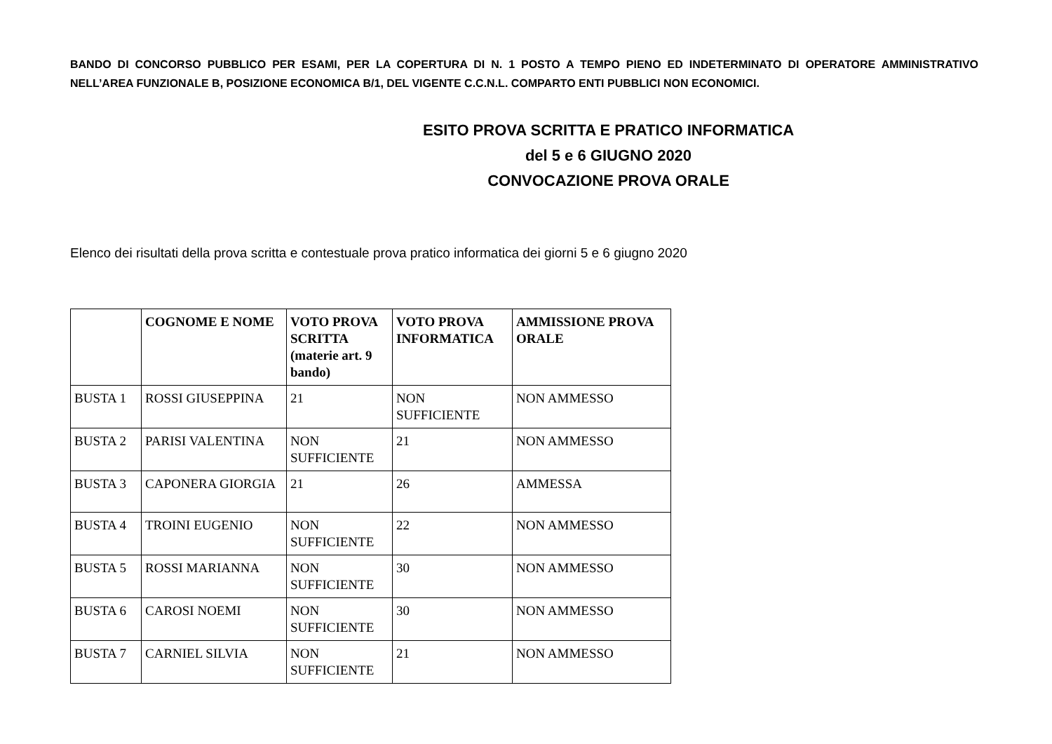BANDO DI CONCORSO PUBBLICO PER ESAMI, PER LA COPERTURA DI N. 1 POSTO A TEMPO PIENO ED INDETERMINATO DI OPERATORE AMMINISTRATIVO NELL’AREA FUNZIONALE B, POSIZIONE ECONOMICA B/1, DEL VIGENTE C.C.N.L. COMPARTO ENTI PUBBLICI NON ECONOMICI.
ESITO PROVA SCRITTA E PRATICO INFORMATICA
del 5 e 6 GIUGNO 2020
CONVOCAZIONE PROVA ORALE
Elenco dei risultati della prova scritta e contestuale prova pratico informatica dei giorni 5 e 6 giugno 2020
| | COGNOME E NOME | VOTO PROVA SCRITTA (materie art. 9 bando) | VOTO PROVA INFORMATICA | AMMISSIONE PROVA ORALE |
| --- | --- | --- | --- | --- |
| BUSTA 1 | ROSSI GIUSEPPINA | 21 | NON SUFFICIENTE | NON AMMESSO |
| BUSTA 2 | PARISI VALENTINA | NON SUFFICIENTE | 21 | NON AMMESSO |
| BUSTA 3 | CAPONERA GIORGIA | 21 | 26 | AMMESSA |
| BUSTA 4 | TROINI EUGENIO | NON SUFFICIENTE | 22 | NON AMMESSO |
| BUSTA 5 | ROSSI MARIANNA | NON SUFFICIENTE | 30 | NON AMMESSO |
| BUSTA 6 | CAROSI NOEMI | NON SUFFICIENTE | 30 | NON AMMESSO |
| BUSTA 7 | CARNIEL SILVIA | NON SUFFICIENTE | 21 | NON AMMESSO |